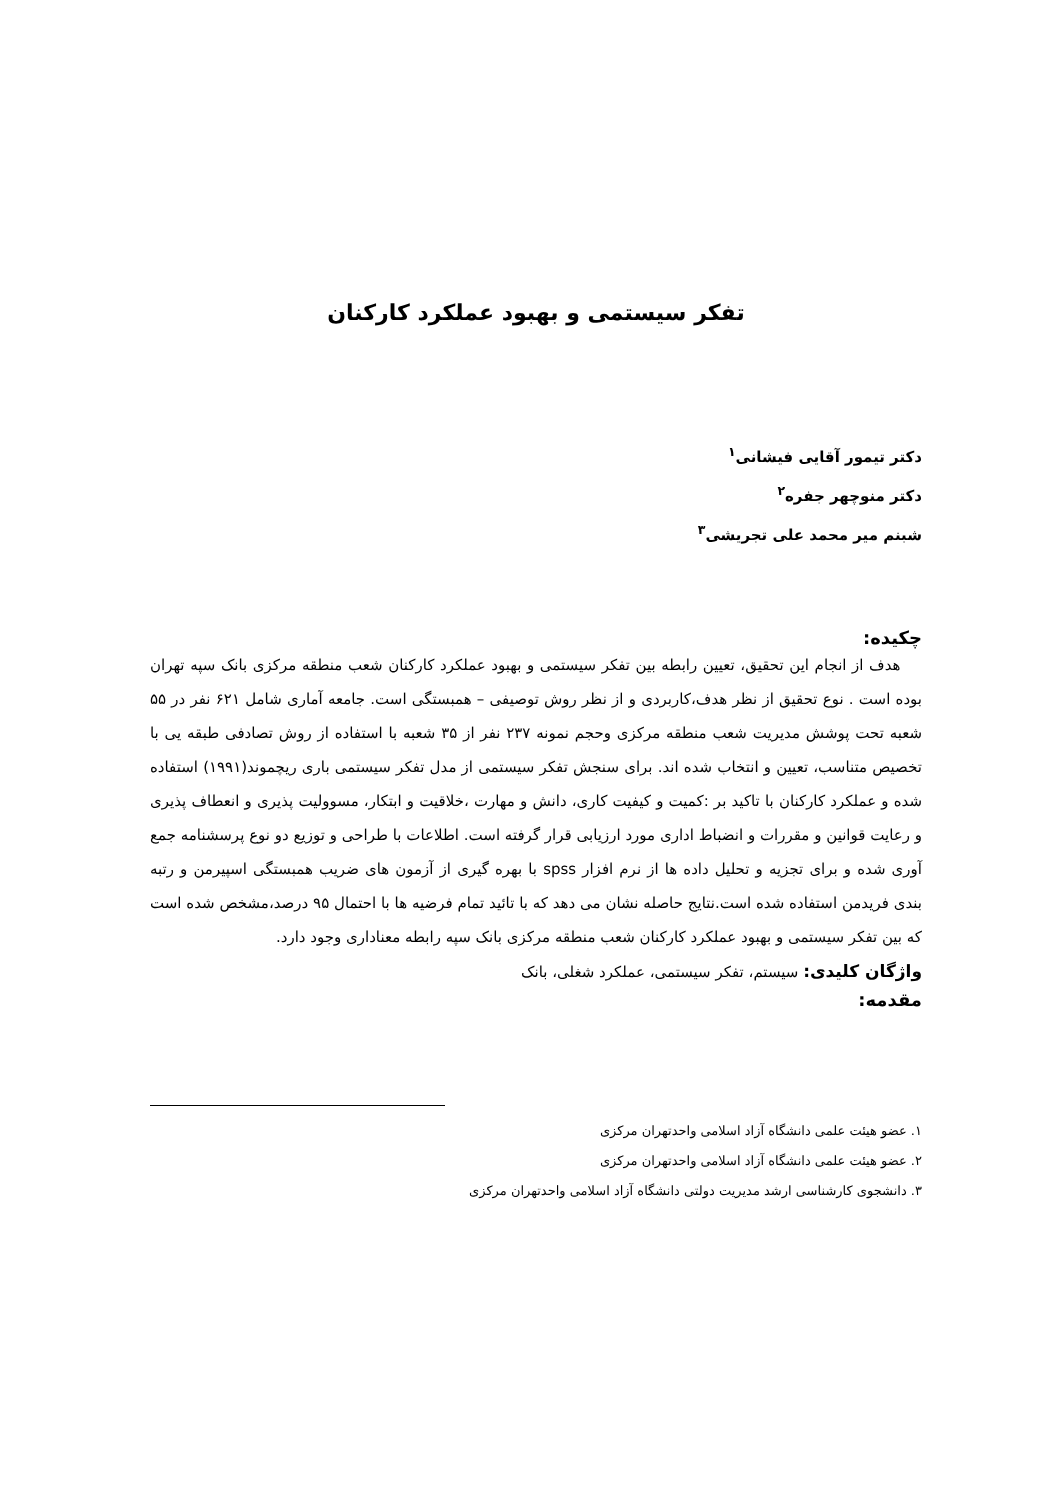تفکر سیستمی و بهبود عملکرد کارکنان
دکتر تیمور آقایی فیشانی<sup>۱</sup>
دکتر منوچهر جفره<sup>۲</sup>
شبنم میر محمد علی تجریشی<sup>۳</sup>
چکیده:
هدف از انجام این تحقیق، تعیین رابطه بین تفکر سیستمی و بهبود عملکرد کارکنان شعب منطقه مرکزی بانک سپه تهران بوده است . نوع تحقیق از نظر هدف،کاربردی و از نظر روش توصیفی – همبستگی است. جامعه آماری شامل ۶۲۱ نفر در ۵۵ شعبه تحت پوشش مدیریت شعب منطقه مرکزی وحجم نمونه ۲۳۷ نفر از ۳۵ شعبه با استفاده از روش تصادفی طبقه یی با تخصیص متناسب، تعیین و انتخاب شده اند. برای سنجش تفکر سیستمی از مدل تفکر سیستمی باری ریچموند(۱۹۹۱) استفاده شده و عملکرد کارکنان با تاکید بر :کمیت و کیفیت کاری، دانش و مهارت ،خلاقیت و ابتکار، مسوولیت پذیری و انعطاف پذیری و رعایت قوانین و مقررات و انضباط اداری مورد ارزیابی قرار گرفته است. اطلاعات با طراحی و توزیع دو نوع پرسشنامه جمع آوری شده و برای تجزیه و تحلیل داده ها از نرم افزار spss با بهره گیری از آزمون های ضریب همبستگی اسپیرمن و رتبه بندی فریدمن استفاده شده است.نتایج حاصله نشان می دهد که با تائید تمام فرضیه ها با احتمال ۹۵ درصد،مشخص شده است که بین تفکر سیستمی و بهبود عملکرد کارکنان شعب منطقه مرکزی بانک سپه رابطه معناداری وجود دارد.
واژگان کلیدی: سیستم، تفکر سیستمی، عملکرد شغلی، بانک
مقدمه:
۱. عضو هیئت علمی دانشگاه آزاد اسلامی واحدتهران مرکزی
۲. عضو هیئت علمی دانشگاه آزاد اسلامی واحدتهران مرکزی
۳. دانشجوی کارشناسی ارشد مدیریت دولتی دانشگاه آزاد اسلامی واحدتهران مرکزی